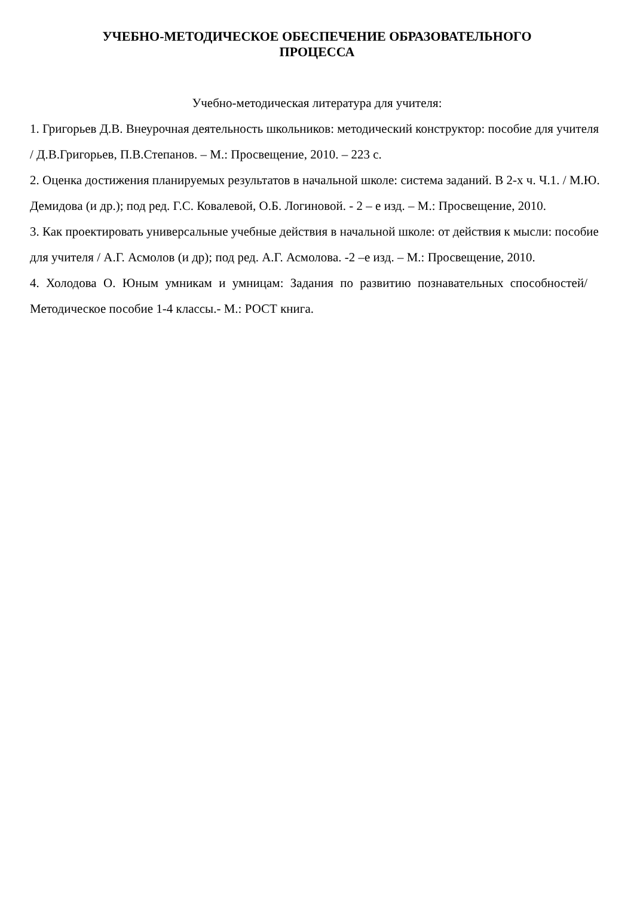УЧЕБНО-МЕТОДИЧЕСКОЕ ОБЕСПЕЧЕНИЕ ОБРАЗОВАТЕЛЬНОГО
ПРОЦЕССА
Учебно-методическая литература для учителя:
1. Григорьев Д.В. Внеурочная деятельность школьников: методический конструктор: пособие для учителя / Д.В.Григорьев, П.В.Степанов. – М.: Просвещение, 2010. – 223 с.
2. Оценка достижения планируемых результатов в начальной школе: система заданий. В 2-х ч. Ч.1. / М.Ю. Демидова (и др.); под ред. Г.С. Ковалевой, О.Б. Логиновой. - 2 – е изд. – М.: Просвещение, 2010.
3. Как проектировать универсальные учебные действия в начальной школе: от действия к мысли: пособие для учителя / А.Г. Асмолов (и др); под ред. А.Г. Асмолова. -2 –е изд. – М.: Просвещение, 2010.
4. Холодова О. Юным умникам и умницам: Задания по развитию познавательных способностей/Методическое пособие 1-4 классы.- М.: РОСТ книга.